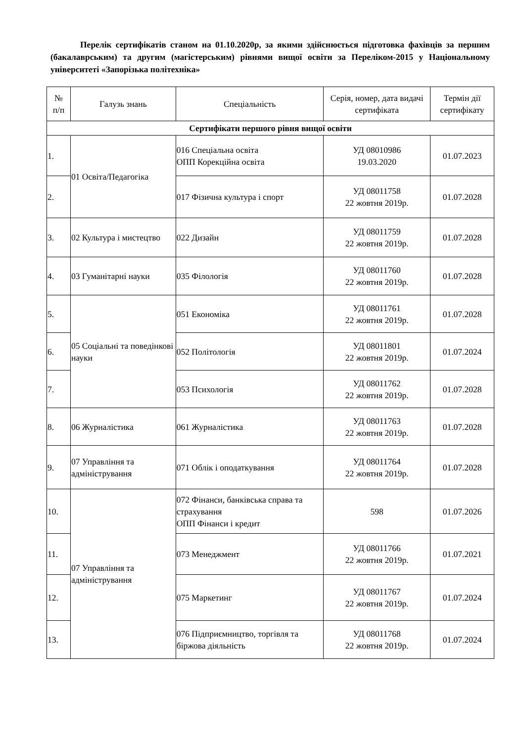Перелік сертифікатів станом на 01.10.2020р, за якими здійснюється підготовка фахівців за першим (бакалаврським) та другим (магістерським) рівнями вищої освіти за Переліком-2015 у Національному університеті «Запорізька політехніка»
| № п/п | Галузь знань | Спеціальність | Серія, номер, дата видачі сертифіката | Термін дії сертифікату |
| --- | --- | --- | --- | --- |
| Сертифікати першого рівня вищої освіти | | | | |
| 1. | 01 Освіта/Педагогіка | 016 Спеціальна освіта ОПП Корекційна освіта | УД 08010986 19.03.2020 | 01.07.2023 |
| 2. | | 017 Фізична культура і спорт | УД 08011758 22 жовтня 2019р. | 01.07.2028 |
| 3. | 02 Культура і мистецтво | 022 Дизайн | УД 08011759 22 жовтня 2019р. | 01.07.2028 |
| 4. | 03 Гуманітарні науки | 035 Філологія | УД 08011760 22 жовтня 2019р. | 01.07.2028 |
| 5. | 05 Соціальні та поведінкові науки | 051 Економіка | УД 08011761 22 жовтня 2019р. | 01.07.2028 |
| 6. | | 052 Політологія | УД 08011801 22 жовтня 2019р. | 01.07.2024 |
| 7. | | 053 Психологія | УД 08011762 22 жовтня 2019р. | 01.07.2028 |
| 8. | 06 Журналістика | 061 Журналістика | УД 08011763 22 жовтня 2019р. | 01.07.2028 |
| 9. | 07 Управління та адміністрування | 071 Облік і оподаткування | УД 08011764 22 жовтня 2019р. | 01.07.2028 |
| 10. | 07 Управління та адміністрування | 072 Фінанси, банківська справа та страхування ОПП Фінанси і кредит | 598 | 01.07.2026 |
| 11. | | 073 Менеджмент | УД 08011766 22 жовтня 2019р. | 01.07.2021 |
| 12. | | 075 Маркетинг | УД 08011767 22 жовтня 2019р. | 01.07.2024 |
| 13. | | 076 Підприємництво, торгівля та біржова діяльність | УД 08011768 22 жовтня 2019р. | 01.07.2024 |